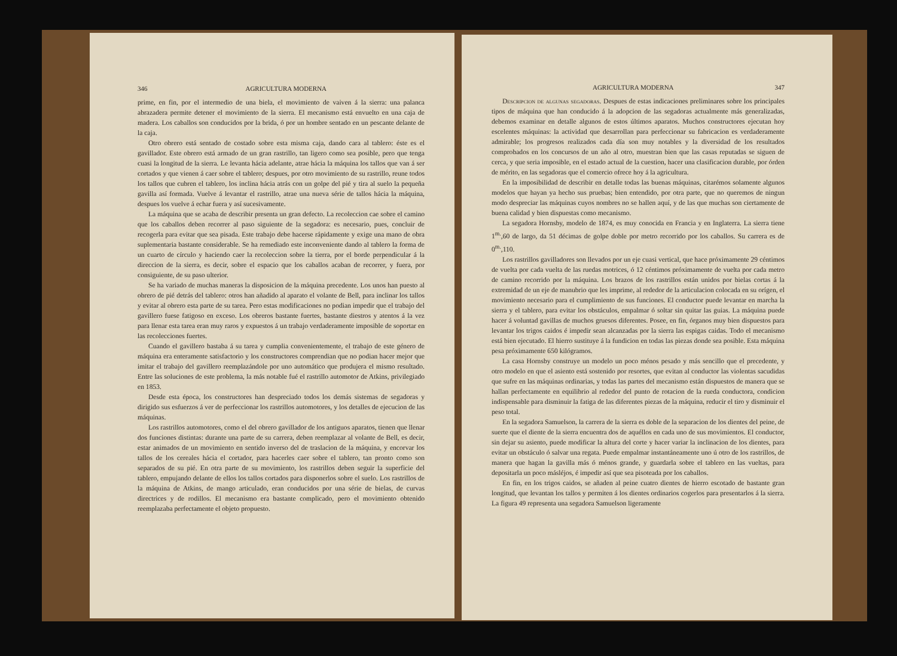346 AGRICULTURA MODERNA
prime, en fin, por el intermedio de una biela, el movimiento de vaiven á la sierra: una palanca abrazadera permite detener el movimiento de la sierra. El mecanismo está envuelto en una caja de madera. Los caballos son conducidos por la brida, ó por un hombre sentado en un pescante delante de la caja.
Otro obrero está sentado de costado sobre esta misma caja, dando cara al tablero: éste es el gavillador. Este obrero está armado de un gran rastrillo, tan ligero como sea posible, pero que tenga cuasi la longitud de la sierra. Le levanta hácia adelante, atrae hácia la máquina los tallos que van á ser cortados y que vienen á caer sobre el tablero; despues, por otro movimiento de su rastrillo, reune todos los tallos que cubren el tablero, los inclina hácia atrás con un golpe del pié y tira al suelo la pequeña gavilla así formada. Vuelve á levantar el rastrillo, atrae una nueva série de tallos hácia la máquina, despues los vuelve á echar fuera y así sucesivamente.
La máquina que se acaba de describir presenta un gran defecto. La recoleccion cae sobre el camino que los caballos deben recorrer al paso siguiente de la segadora: es necesario, pues, concluir de recogerla para evitar que sea pisada. Este trabajo debe hacerse rápidamente y exige una mano de obra suplementaria bastante considerable. Se ha remediado este inconveniente dando al tablero la forma de un cuarto de círculo y haciendo caer la recoleccion sobre la tierra, por el borde perpendicular á la direccion de la sierra, es decir, sobre el espacio que los caballos acaban de recorrer, y fuera, por consiguiente, de su paso ulterior.
Se ha variado de muchas maneras la disposicion de la máquina precedente. Los unos han puesto al obrero de pié detrás del tablero: otros han añadido al aparato el volante de Bell, para inclinar los tallos y evitar al obrero esta parte de su tarea. Pero estas modificaciones no podian impedir que el trabajo del gavillero fuese fatigoso en exceso. Los obreros bastante fuertes, bastante diestros y atentos á la vez para llenar esta tarea eran muy raros y expuestos á un trabajo verdaderamente imposible de soportar en las recolecciones fuertes.
Cuando el gavillero bastaba á su tarea y cumplia convenientemente, el trabajo de este género de máquina era enteramente satisfactorio y los constructores comprendian que no podian hacer mejor que imitar el trabajo del gavillero reemplazándole por uno automático que produjera el mismo resultado. Entre las soluciones de este problema, la más notable fué el rastrillo automotor de Atkins, privilegiado en 1853.
Desde esta época, los constructores han despreciado todos los demás sistemas de segadoras y dirigido sus esfuerzos á ver de perfeccionar los rastrillos automotores, y los detalles de ejecucion de las máquinas.
Los rastrillos automotores, como el del obrero gavillador de los antiguos aparatos, tienen que llenar dos funciones distintas: durante una parte de su carrera, deben reemplazar al volante de Bell, es decir, estar animados de un movimiento en sentido inverso del de traslacion de la máquina, y encorvar los tallos de los cereales hácia el cortador, para hacerles caer sobre el tablero, tan pronto como son separados de su pié. En otra parte de su movimiento, los rastrillos deben seguir la superficie del tablero, empujando delante de ellos los tallos cortados para disponerlos sobre el suelo. Los rastrillos de la máquina de Atkins, de mango articulado, eran conducidos por una série de bielas, de curvas directrices y de rodillos. El mecanismo era bastante complicado, pero el movimiento obtenido reemplazaba perfectamente el objeto propuesto.
AGRICULTURA MODERNA 347
Descripcion de algunas segadoras. Despues de estas indicaciones preliminares sobre los principales tipos de máquina que han conducido á la adopcion de las segadoras actualmente más generalizadas, debemos examinar en detalle algunos de estos últimos aparatos. Muchos constructores ejecutan hoy escelentes máquinas: la actividad que desarrollan para perfeccionar su fabricacion es verdaderamente admirable; los progresos realizados cada día son muy notables y la diversidad de los resultados comprobados en los concursos de un año al otro, muestran bien que las casas reputadas se siguen de cerca, y que seria imposible, en el estado actual de la cuestion, hacer una clasificacion durable, por órden de mérito, en las segadoras que el comercio ofrece hoy á la agricultura.
En la imposibilidad de describir en detalle todas las buenas máquinas, citarémos solamente algunos modelos que hayan ya hecho sus pruebas; bien entendido, por otra parte, que no queremos de ningun modo despreciar las máquinas cuyos nombres no se hallen aquí, y de las que muchas son ciertamente de buena calidad y bien dispuestas como mecanismo.
La segadora Hornsby, modelo de 1874, es muy conocida en Francia y en Inglaterra. La sierra tiene 1<sup>m.</sup>,60 de largo, da 51 décimas de golpe doble por metro recorrido por los caballos. Su carrera es de 0<sup>m.</sup>,110.
Los rastrillos gavilladores son llevados por un eje cuasi vertical, que hace próximamente 29 céntimos de vuelta por cada vuelta de las ruedas motrices, ó 12 céntimos próximamente de vuelta por cada metro de camino recorrido por la máquina. Los brazos de los rastrillos están unidos por bielas cortas á la extremidad de un eje de manubrio que les imprime, al rededor de la articulacion colocada en su orígen, el movimiento necesario para el cumplimiento de sus funciones. El conductor puede levantar en marcha la sierra y el tablero, para evitar los obstáculos, empalmar ó soltar sin quitar las guias. La máquina puede hacer á voluntad gavillas de muchos gruesos diferentes. Posee, en fin, órganos muy bien dispuestos para levantar los trigos caidos é impedir sean alcanzadas por la sierra las espigas caidas. Todo el mecanismo está bien ejecutado. El hierro sustituye á la fundicion en todas las piezas donde sea posible. Esta máquina pesa próximamente 650 kilógramos.
La casa Hornsby construye un modelo un poco ménos pesado y más sencillo que el precedente, y otro modelo en que el asiento está sostenido por resortes, que evitan al conductor las violentas sacudidas que sufre en las máquinas ordinarias, y todas las partes del mecanismo están dispuestos de manera que se hallan perfectamente en equilibrio al rededor del punto de rotacion de la rueda conductora, condicion indispensable para disminuir la fatiga de las diferentes piezas de la máquina, reducir el tiro y disminuir el peso total.
En la segadora Samuelson, la carrera de la sierra es doble de la separacion de los dientes del peine, de suerte que el diente de la sierra encuentra dos de aquéllos en cada uno de sus movimientos. El conductor, sin dejar su asiento, puede modificar la altura del corte y hacer variar la inclinacion de los dientes, para evitar un obstáculo ó salvar una regata. Puede empalmar instantáneamente uno ú otro de los rastrillos, de manera que hagan la gavilla más ó ménos grande, y guardarla sobre el tablero en las vueltas, para depositarla un poco másléjos, é impedir así que sea pisoteada por los caballos.
En fin, en los trigos caidos, se añaden al peine cuatro dientes de hierro escotado de bastante gran longitud, que levantan los tallos y permiten á los dientes ordinarios cogerlos para presentarlos á la sierra. La figura 49 representa una segadora Samuelson ligeramente